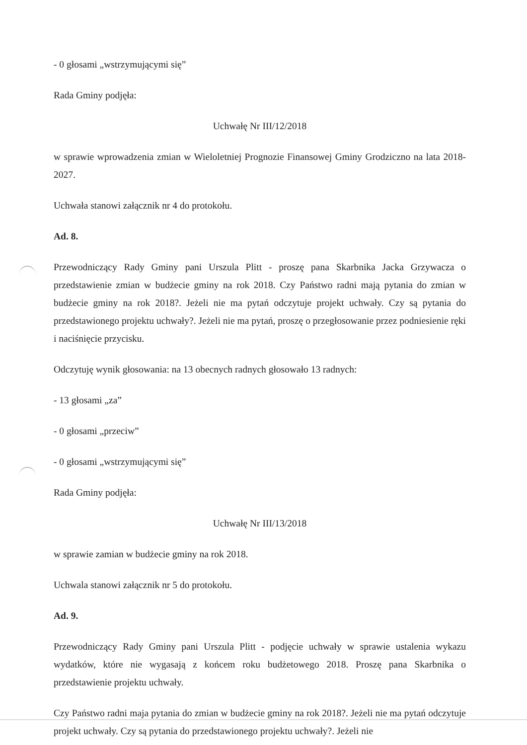- 0 głosami „wstrzymującymi się”
Rada Gminy podjęła:
Uchwałę Nr III/12/2018
w sprawie wprowadzenia zmian w Wieloletniej Prognozie Finansowej Gminy Grodziczno na lata 2018-2027.
Uchwała stanowi załącznik nr 4 do protokołu.
Ad. 8.
Przewodniczący Rady Gminy pani Urszula Plitt - proszę pana Skarbnika Jacka Grzywacza o przedstawienie zmian w budżecie gminy na rok 2018. Czy Państwo radni mają pytania do zmian w budżecie gminy na rok 2018?. Jeżeli nie ma pytań odczytuje projekt uchwały. Czy są pytania do przedstawionego projektu uchwały?. Jeżeli nie ma pytań, proszę o przegłosowanie przez podniesienie ręki i naciśnięcie przycisku.
Odczytuję wynik głosowania: na 13 obecnych radnych głosowało 13 radnych:
- 13 głosami „za”
- 0 głosami „przeciw”
- 0 głosami „wstrzymującymi się”
Rada Gminy podjęła:
Uchwałę Nr III/13/2018
w sprawie zamian w budżecie gminy na rok 2018.
Uchwala stanowi załącznik nr 5 do protokołu.
Ad. 9.
Przewodniczący Rady Gminy pani Urszula Plitt - podjęcie uchwały w sprawie ustalenia wykazu wydatków, które nie wygasają z końcem roku budżetowego 2018. Proszę pana Skarbnika o przedstawienie projektu uchwały.
Czy Państwo radni maja pytania do zmian w budżecie gminy na rok 2018?. Jeżeli nie ma pytań odczytuje projekt uchwały. Czy są pytania do przedstawionego projektu uchwały?. Jeżeli nie